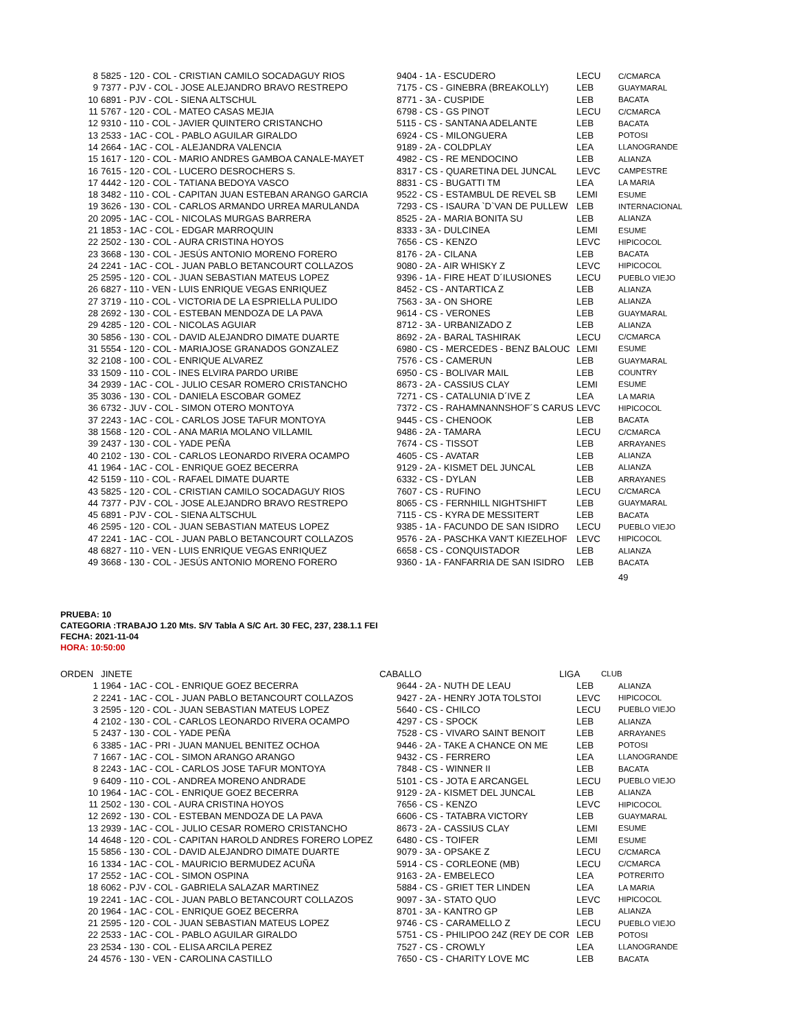| 8 | 5825 - 120 - COL - CRISTIAN CAMILO SOCADAGUY RIOS | 9404 - 1A - ESCUDERO | LECU | C/CMARCA |
| 9 | 7377 - PJV - COL - JOSE ALEJANDRO BRAVO RESTREPO | 7175 - CS - GINEBRA (BREAKOLLY) | LEB | GUAYMARAL |
| 10 | 6891 - PJV - COL - SIENA ALTSCHUL | 8771 - 3A - CUSPIDE | LEB | BACATA |
| 11 | 5767 - 120 - COL - MATEO CASAS MEJIA | 6798 - CS - GS PINOT | LECU | C/CMARCA |
| 12 | 9310 - 110 - COL - JAVIER QUINTERO CRISTANCHO | 5115 - CS - SANTANA ADELANTE | LEB | BACATA |
| 13 | 2533 - 1AC - COL - PABLO AGUILAR GIRALDO | 6924 - CS - MILONGUERA | LEB | POTOSI |
| 14 | 2664 - 1AC - COL - ALEJANDRA VALENCIA | 9189 - 2A - COLDPLAY | LEA | LLANOGRANDE |
| 15 | 1617 - 120 - COL - MARIO ANDRES GAMBOA CANALE-MAYET | 4982 - CS - RE MENDOCINO | LEB | ALIANZA |
| 16 | 7615 - 120 - COL - LUCERO DESROCHERS S. | 8317 - CS - QUARETINA DEL JUNCAL | LEVC | CAMPESTRE |
| 17 | 4442 - 120 - COL - TATIANA BEDOYA VASCO | 8831 - CS - BUGATTI TM | LEA | LA MARIA |
| 18 | 3482 - 110 - COL - CAPITAN JUAN ESTEBAN ARANGO GARCIA | 9522 - CS - ESTAMBUL DE REVEL SB | LEMI | ESUME |
| 19 | 3626 - 130 - COL - CARLOS ARMANDO URREA MARULANDA | 7293 - CS - ISAURA `D`VAN DE PULLEW | LEB | INTERNACIONAL |
| 20 | 2095 - 1AC - COL - NICOLAS MURGAS BARRERA | 8525 - 2A - MARIA BONITA SU | LEB | ALIANZA |
| 21 | 1853 - 1AC - COL - EDGAR MARROQUIN | 8333 - 3A - DULCINEA | LEMI | ESUME |
| 22 | 2502 - 130 - COL - AURA CRISTINA HOYOS | 7656 - CS - KENZO | LEVC | HIPICOCOL |
| 23 | 3668 - 130 - COL - JESÚS ANTONIO MORENO FORERO | 8176 - 2A - CILANA | LEB | BACATA |
| 24 | 2241 - 1AC - COL - JUAN PABLO BETANCOURT COLLAZOS | 9080 - 2A - AIR WHISKY Z | LEVC | HIPICOCOL |
| 25 | 2595 - 120 - COL - JUAN SEBASTIAN MATEUS LOPEZ | 9396 - 1A - FIRE HEAT D´ILUSIONES | LECU | PUEBLO VIEJO |
| 26 | 6827 - 110 - VEN - LUIS ENRIQUE VEGAS ENRIQUEZ | 8452 - CS - ANTARTICA Z | LEB | ALIANZA |
| 27 | 3719 - 110 - COL - VICTORIA DE LA ESPRIELLA PULIDO | 7563 - 3A - ON SHORE | LEB | ALIANZA |
| 28 | 2692 - 130 - COL - ESTEBAN MENDOZA DE LA PAVA | 9614 - CS - VERONES | LEB | GUAYMARAL |
| 29 | 4285 - 120 - COL - NICOLAS AGUIAR | 8712 - 3A - URBANIZADO Z | LEB | ALIANZA |
| 30 | 5856 - 130 - COL - DAVID ALEJANDRO DIMATE DUARTE | 8692 - 2A - BARAL TASHIRAK | LECU | C/CMARCA |
| 31 | 5554 - 120 - COL - MARIAJOSE GRANADOS GONZALEZ | 6980 - CS - MERCEDES - BENZ BALOUC | LEMI | ESUME |
| 32 | 2108 - 100 - COL - ENRIQUE ALVAREZ | 7576 - CS - CAMERUN | LEB | GUAYMARAL |
| 33 | 1509 - 110 - COL - INES ELVIRA PARDO URIBE | 6950 - CS - BOLIVAR MAIL | LEB | COUNTRY |
| 34 | 2939 - 1AC - COL - JULIO CESAR ROMERO CRISTANCHO | 8673 - 2A - CASSIUS CLAY | LEMI | ESUME |
| 35 | 3036 - 130 - COL - DANIELA ESCOBAR GOMEZ | 7271 - CS - CATALUNIA D´IVE Z | LEA | LA MARIA |
| 36 | 6732 - JUV - COL - SIMON OTERO MONTOYA | 7372 - CS - RAHAMNANNSHOF´S CARUS | LEVC | HIPICOCOL |
| 37 | 2243 - 1AC - COL - CARLOS JOSE TAFUR MONTOYA | 9445 - CS - CHENOOK | LEB | BACATA |
| 38 | 1568 - 120 - COL - ANA MARIA MOLANO VILLAMIL | 9486 - 2A - TAMARA | LECU | C/CMARCA |
| 39 | 2437 - 130 - COL - YADE PEÑA | 7674 - CS - TISSOT | LEB | ARRAYANES |
| 40 | 2102 - 130 - COL - CARLOS LEONARDO RIVERA OCAMPO | 4605 - CS - AVATAR | LEB | ALIANZA |
| 41 | 1964 - 1AC - COL - ENRIQUE GOEZ BECERRA | 9129 - 2A - KISMET DEL JUNCAL | LEB | ALIANZA |
| 42 | 5159 - 110 - COL - RAFAEL DIMATE DUARTE | 6332 - CS - DYLAN | LEB | ARRAYANES |
| 43 | 5825 - 120 - COL - CRISTIAN CAMILO SOCADAGUY RIOS | 7607 - CS - RUFINO | LECU | C/CMARCA |
| 44 | 7377 - PJV - COL - JOSE ALEJANDRO BRAVO RESTREPO | 8065 - CS - FERNHILL NIGHTSHIFT | LEB | GUAYMARAL |
| 45 | 6891 - PJV - COL - SIENA ALTSCHUL | 7115 - CS - KYRA DE MESSITERT | LEB | BACATA |
| 46 | 2595 - 120 - COL - JUAN SEBASTIAN MATEUS LOPEZ | 9385 - 1A - FACUNDO DE SAN ISIDRO | LECU | PUEBLO VIEJO |
| 47 | 2241 - 1AC - COL - JUAN PABLO BETANCOURT COLLAZOS | 9576 - 2A - PASCHKA VAN'T KIEZELHOF | LEVC | HIPICOCOL |
| 48 | 6827 - 110 - VEN - LUIS ENRIQUE VEGAS ENRIQUEZ | 6658 - CS - CONQUISTADOR | LEB | ALIANZA |
| 49 | 3668 - 130 - COL - JESÚS ANTONIO MORENO FORERO | 9360 - 1A - FANFARRIA DE SAN ISIDRO | LEB | BACATA |
| | | | | 49 |
PRUEBA: 10
CATEGORIA :TRABAJO 1.20 Mts. S/V Tabla A S/C Art. 30 FEC, 237, 238.1.1 FEI
FECHA: 2021-11-04
HORA: 10:50:00
| ORDEN | JINETE | CABALLO | LIGA | CLUB |
| 1 | 1964 - 1AC - COL - ENRIQUE GOEZ BECERRA | 9644 - 2A - NUTH DE LEAU | LEB | ALIANZA |
| 2 | 2241 - 1AC - COL - JUAN PABLO BETANCOURT COLLAZOS | 9427 - 2A - HENRY JOTA TOLSTOI | LEVC | HIPICOCOL |
| 3 | 2595 - 120 - COL - JUAN SEBASTIAN MATEUS LOPEZ | 5640 - CS - CHILCO | LECU | PUEBLO VIEJO |
| 4 | 2102 - 130 - COL - CARLOS LEONARDO RIVERA OCAMPO | 4297 - CS - SPOCK | LEB | ALIANZA |
| 5 | 2437 - 130 - COL - YADE PEÑA | 7528 - CS - VIVARO SAINT BENOIT | LEB | ARRAYANES |
| 6 | 3385 - 1AC - PRI - JUAN MANUEL BENITEZ OCHOA | 9446 - 2A - TAKE A CHANCE ON ME | LEB | POTOSI |
| 7 | 1667 - 1AC - COL - SIMON ARANGO ARANGO | 9432 - CS - FERRERO | LEA | LLANOGRANDE |
| 8 | 2243 - 1AC - COL - CARLOS JOSE TAFUR MONTOYA | 7848 - CS - WINNER II | LEB | BACATA |
| 9 | 6409 - 110 - COL - ANDREA MORENO ANDRADE | 5101 - CS - JOTA E ARCANGEL | LECU | PUEBLO VIEJO |
| 10 | 1964 - 1AC - COL - ENRIQUE GOEZ BECERRA | 9129 - 2A - KISMET DEL JUNCAL | LEB | ALIANZA |
| 11 | 2502 - 130 - COL - AURA CRISTINA HOYOS | 7656 - CS - KENZO | LEVC | HIPICOCOL |
| 12 | 2692 - 130 - COL - ESTEBAN MENDOZA DE LA PAVA | 6606 - CS - TATABRA VICTORY | LEB | GUAYMARAL |
| 13 | 2939 - 1AC - COL - JULIO CESAR ROMERO CRISTANCHO | 8673 - 2A - CASSIUS CLAY | LEMI | ESUME |
| 14 | 4648 - 120 - COL - CAPITAN HAROLD ANDRES FORERO LOPEZ | 6480 - CS - TOIFER | LEMI | ESUME |
| 15 | 5856 - 130 - COL - DAVID ALEJANDRO DIMATE DUARTE | 9079 - 3A - OPSAKE Z | LECU | C/CMARCA |
| 16 | 1334 - 1AC - COL - MAURICIO BERMUDEZ ACUÑA | 5914 - CS - CORLEONE (MB) | LECU | C/CMARCA |
| 17 | 2552 - 1AC - COL - SIMON OSPINA | 9163 - 2A - EMBELECO | LEA | POTRERITO |
| 18 | 6062 - PJV - COL - GABRIELA SALAZAR MARTINEZ | 5884 - CS - GRIET TER LINDEN | LEA | LA MARIA |
| 19 | 2241 - 1AC - COL - JUAN PABLO BETANCOURT COLLAZOS | 9097 - 3A - STATO QUO | LEVC | HIPICOCOL |
| 20 | 1964 - 1AC - COL - ENRIQUE GOEZ BECERRA | 8701 - 3A - KANTRO GP | LEB | ALIANZA |
| 21 | 2595 - 120 - COL - JUAN SEBASTIAN MATEUS LOPEZ | 9746 - CS - CARAMELLO Z | LECU | PUEBLO VIEJO |
| 22 | 2533 - 1AC - COL - PABLO AGUILAR GIRALDO | 5751 - CS - PHILIPOO 24Z (REY DE COR | LEB | POTOSI |
| 23 | 2534 - 130 - COL - ELISA ARCILA PEREZ | 7527 - CS - CROWLY | LEA | LLANOGRANDE |
| 24 | 4576 - 130 - VEN - CAROLINA CASTILLO | 7650 - CS - CHARITY LOVE MC | LEB | BACATA |